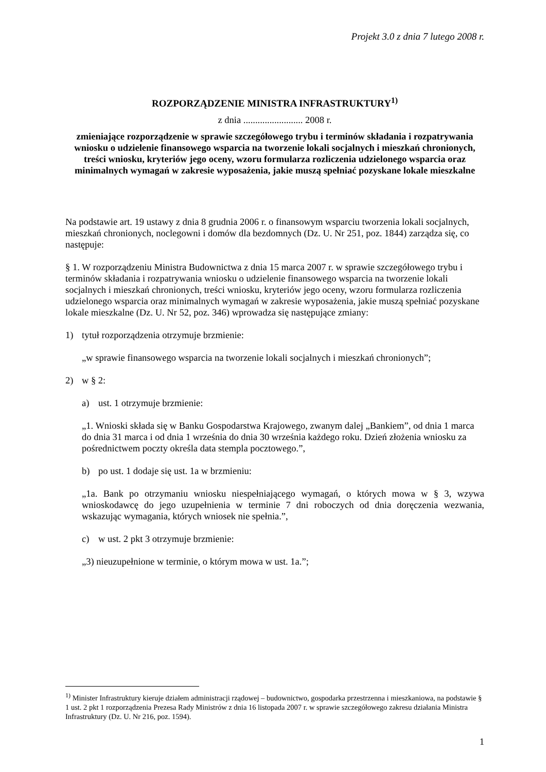Projekt 3.0 z dnia 7 lutego 2008 r.
ROZPORZĄDZENIE MINISTRA INFRASTRUKTURY<sup>1)</sup>
z dnia ......................... 2008 r.
zmieniające rozporządzenie w sprawie szczegółowego trybu i terminów składania i rozpatrywania wniosku o udzielenie finansowego wsparcia na tworzenie lokali socjalnych i mieszkań chronionych, treści wniosku, kryteriów jego oceny, wzoru formularza rozliczenia udzielonego wsparcia oraz minimalnych wymagań w zakresie wyposażenia, jakie muszą spełniać pozyskane lokale mieszkalne
Na podstawie art. 19 ustawy z dnia 8 grudnia 2006 r. o finansowym wsparciu tworzenia lokali socjalnych, mieszkań chronionych, noclegowni i domów dla bezdomnych (Dz. U. Nr 251, poz. 1844) zarządza się, co następuje:
§ 1. W rozporządzeniu Ministra Budownictwa z dnia 15 marca 2007 r. w sprawie szczegółowego trybu i terminów składania i rozpatrywania wniosku o udzielenie finansowego wsparcia na tworzenie lokali socjalnych i mieszkań chronionych, treści wniosku, kryteriów jego oceny, wzoru formularza rozliczenia udzielonego wsparcia oraz minimalnych wymagań w zakresie wyposażenia, jakie muszą spełniać pozyskane lokale mieszkalne (Dz. U. Nr 52, poz. 346) wprowadza się następujące zmiany:
1) tytuł rozporządzenia otrzymuje brzmienie:
„w sprawie finansowego wsparcia na tworzenie lokali socjalnych i mieszkań chronionych”;
2) w § 2:
a) ust. 1 otrzymuje brzmienie:
„1. Wnioski składa się w Banku Gospodarstwa Krajowego, zwanym dalej „Bankiem”, od dnia 1 marca do dnia 31 marca i od dnia 1 września do dnia 30 września każdego roku. Dzień złożenia wniosku za pośrednictwem poczty określa data stempla pocztowego.”,
b) po ust. 1 dodaje się ust. 1a w brzmieniu:
„1a. Bank po otrzymaniu wniosku niespełniającego wymagań, o których mowa w § 3, wzywa wnioskodawcę do jego uzupełnienia w terminie 7 dni roboczych od dnia doręczenia wezwania, wskazując wymagania, których wniosek nie spełnia.”,
c) w ust. 2 pkt 3 otrzymuje brzmienie:
„3) nieuzupełnione w terminie, o którym mowa w ust. 1a.”;
<sup>1)</sup> Minister Infrastruktury kieruje działem administracji rządowej – budownictwo, gospodarka przestrzenna i mieszkaniowa, na podstawie § 1 ust. 2 pkt 1 rozporządzenia Prezesa Rady Ministrów z dnia 16 listopada 2007 r. w sprawie szczegółowego zakresu działania Ministra Infrastruktury (Dz. U. Nr 216, poz. 1594).
1